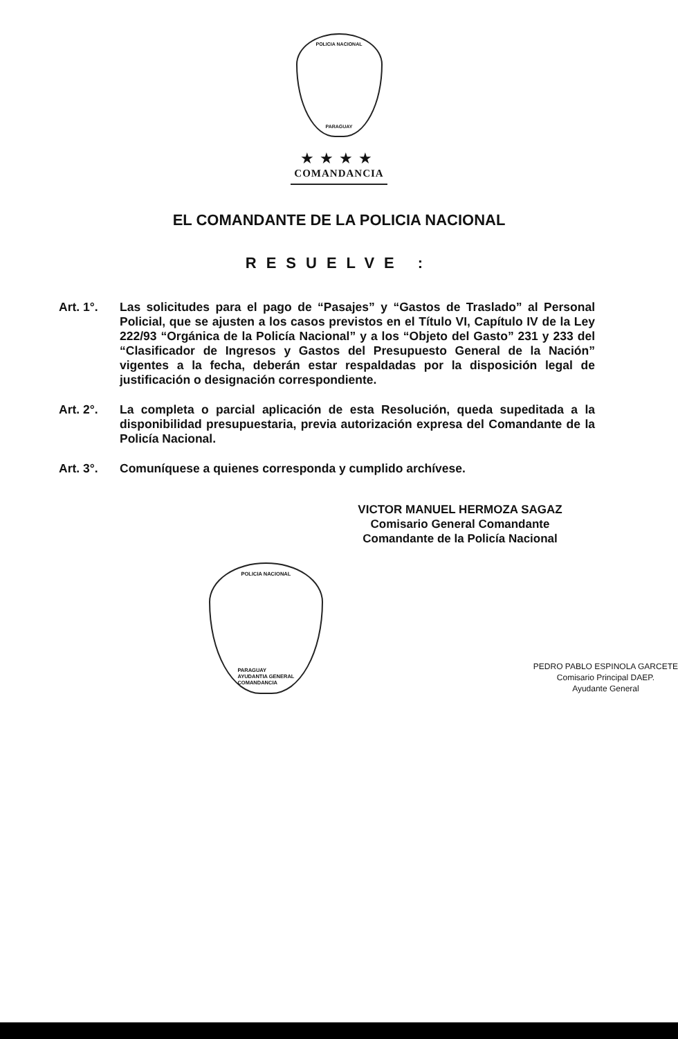POLICIA NACIONAL
PARAGUAY
★★★★
COMANDANCIA
EL COMANDANTE DE LA POLICIA NACIONAL
RESUELVE :
Art. 1°. Las solicitudes para el pago de “Pasajes” y “Gastos de Traslado” al Personal Policial, que se ajusten a los casos previstos en el Título VI, Capítulo IV de la Ley 222/93 “Orgánica de la Policía Nacional” y a los “Objeto del Gasto” 231 y 233 del “Clasificador de Ingresos y Gastos del Presupuesto General de la Nación” vigentes a la fecha, deberán estar respaldadas por la disposición legal de justificación o designación correspondiente.
Art. 2°. La completa o parcial aplicación de esta Resolución, queda supeditada a la disponibilidad presupuestaria, previa autorización expresa del Comandante de la Policía Nacional.
Art. 3°. Comuníquese a quienes corresponda y cumplido archívese.
VICTOR MANUEL HERMOZA SAGAZ
Comisario General Comandante
Comandante de la Policía Nacional
POLICIA NACIONAL
PARAGUAY
AYUDANTIA GENERAL
COMANDANCIA
PEDRO PABLO ESPINOLA GARCETE
Comisario Principal DAEP.
Ayudante General